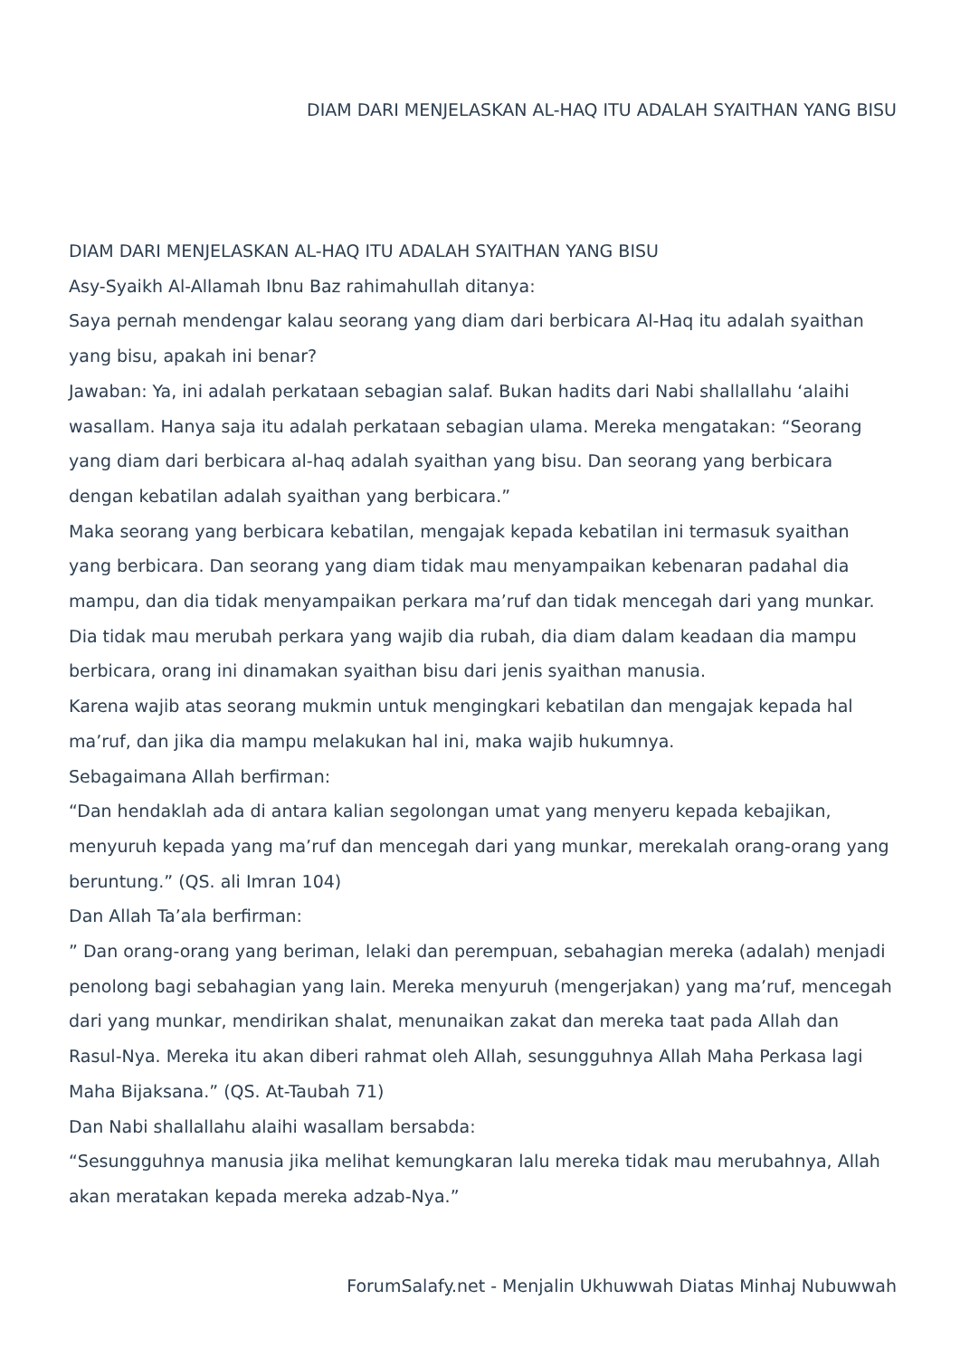DIAM DARI MENJELASKAN AL-HAQ ITU ADALAH SYAITHAN YANG BISU
DIAM DARI MENJELASKAN AL-HAQ ITU ADALAH SYAITHAN YANG BISU
Asy-Syaikh Al-Allamah Ibnu Baz rahimahullah ditanya:
Saya pernah mendengar kalau seorang yang diam dari berbicara Al-Haq itu adalah syaithan yang bisu, apakah ini benar?
Jawaban: Ya, ini adalah perkataan sebagian salaf. Bukan hadits dari Nabi shallallahu ‘alaihi wasallam. Hanya saja itu adalah perkataan sebagian ulama. Mereka mengatakan: “Seorang yang diam dari berbicara al-haq adalah syaithan yang bisu. Dan seorang yang berbicara dengan kebatilan adalah syaithan yang berbicara.”
Maka seorang yang berbicara kebatilan, mengajak kepada kebatilan ini termasuk syaithan yang berbicara. Dan seorang yang diam tidak mau menyampaikan kebenaran padahal dia mampu, dan dia tidak menyampaikan perkara ma’ruf dan tidak mencegah dari yang munkar. Dia tidak mau merubah perkara yang wajib dia rubah, dia diam dalam keadaan dia mampu berbicara, orang ini dinamakan syaithan bisu dari jenis syaithan manusia.
Karena wajib atas seorang mukmin untuk mengingkari kebatilan dan mengajak kepada hal ma’ruf, dan jika dia mampu melakukan hal ini, maka wajib hukumnya.
Sebagaimana Allah berfirman:
“Dan hendaklah ada di antara kalian segolongan umat yang menyeru kepada kebajikan, menyuruh kepada yang ma’ruf dan mencegah dari yang munkar, merekalah orang-orang yang beruntung.” (QS. ali Imran 104)
Dan Allah Ta’ala berfirman:
” Dan orang-orang yang beriman, lelaki dan perempuan, sebahagian mereka (adalah) menjadi penolong bagi sebahagian yang lain. Mereka menyuruh (mengerjakan) yang ma’ruf, mencegah dari yang munkar, mendirikan shalat, menunaikan zakat dan mereka taat pada Allah dan Rasul-Nya. Mereka itu akan diberi rahmat oleh Allah, sesungguhnya Allah Maha Perkasa lagi Maha Bijaksana.” (QS. At-Taubah 71)
Dan Nabi shallallahu alaihi wasallam bersabda:
“Sesungguhnya manusia jika melihat kemungkaran lalu mereka tidak mau merubahnya, Allah akan meratakan kepada mereka adzab-Nya.”
ForumSalafy.net - Menjalin Ukhuwwah Diatas Minhaj Nubuwwah